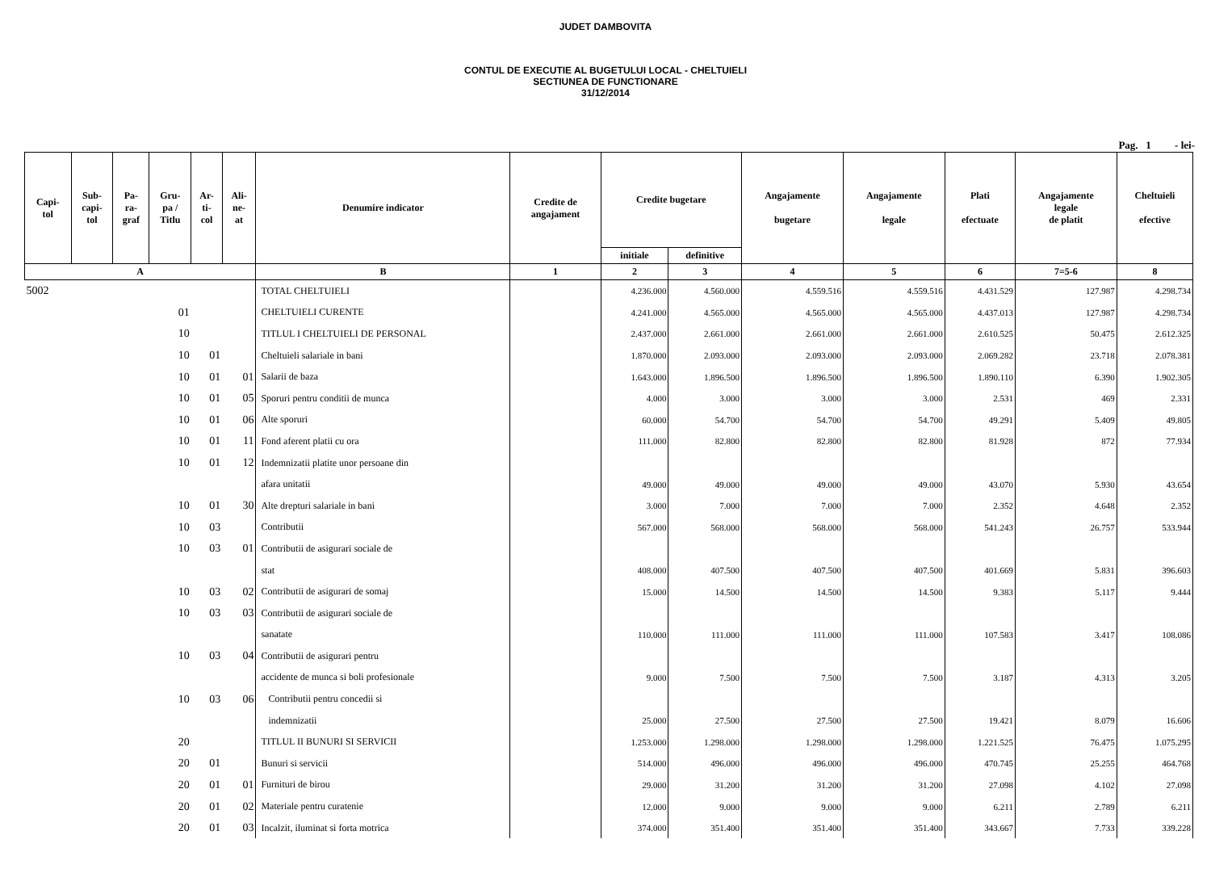JUDET DAMBOVITA
CONTUL DE EXECUTIE AL BUGETULUI LOCAL - CHELTUIELI
SECTIUNEA DE FUNCTIONARE
31/12/2014
Pag. 1 - lei-
| Capi- tol | Sub- capi- tol | Pa- ra- graf | Gru- pa / Titlu | Ar- ti- col | Ali- ne- at | Denumire indicator | Credite de angajament | Credite bugetare | | Angajamente bugetare | Angajamente legale | Plati efectuate | Angajamente legale de platit | Cheltuieli efective |
| --- | --- | --- | --- | --- | --- | --- | --- | --- | --- | --- | --- | --- | --- | --- |
| | | | | | | | | initiale | definitive | | | | | |
| A | | | | | | B | 1 | 2 | 3 | 4 | 5 | 6 | 7=5-6 | 8 |
| 5002 | | | | | | TOTAL CHELTUIELI | | 4.236.000 | 4.560.000 | 4.559.516 | 4.559.516 | 4.431.529 | 127.987 | 4.298.734 |
| 01 | | | | | | CHELTUIELI CURENTE | | 4.241.000 | 4.565.000 | 4.565.000 | 4.565.000 | 4.437.013 | 127.987 | 4.298.734 |
| 10 | | | | | | TITLUL I CHELTUIELI DE PERSONAL | | 2.437.000 | 2.661.000 | 2.661.000 | 2.661.000 | 2.610.525 | 50.475 | 2.612.325 |
| 10 | | | | 01 | | Cheltuieli salariale in bani | | 1.870.000 | 2.093.000 | 2.093.000 | 2.093.000 | 2.069.282 | 23.718 | 2.078.381 |
| 10 | | | | 01 | 01 | Salarii de baza | | 1.643.000 | 1.896.500 | 1.896.500 | 1.896.500 | 1.890.110 | 6.390 | 1.902.305 |
| 10 | | | | 01 | 05 | Sporuri pentru conditii de munca | | 4.000 | 3.000 | 3.000 | 3.000 | 2.531 | 469 | 2.331 |
| 10 | | | | 01 | 06 | Alte sporuri | | 60.000 | 54.700 | 54.700 | 54.700 | 49.291 | 5.409 | 49.805 |
| 10 | | | | 01 | 11 | Fond aferent platii cu ora | | 111.000 | 82.800 | 82.800 | 82.800 | 81.928 | 872 | 77.934 |
| 10 | | | | 01 | 12 | Indemnizatii platite unor persoane din | | | | | | | | |
| | | | | | | afara unitatii | | 49.000 | 49.000 | 49.000 | 49.000 | 43.070 | 5.930 | 43.654 |
| 10 | | | | 01 | 30 | Alte drepturi salariale in bani | | 3.000 | 7.000 | 7.000 | 7.000 | 2.352 | 4.648 | 2.352 |
| 10 | | | | 03 | | Contributii | | 567.000 | 568.000 | 568.000 | 568.000 | 541.243 | 26.757 | 533.944 |
| 10 | | | | 03 | 01 | Contributii de asigurari sociale de | | | | | | | | |
| | | | | | | stat | | 408.000 | 407.500 | 407.500 | 407.500 | 401.669 | 5.831 | 396.603 |
| 10 | | | | 03 | 02 | Contributii de asigurari de somaj | | 15.000 | 14.500 | 14.500 | 14.500 | 9.383 | 5.117 | 9.444 |
| 10 | | | | 03 | 03 | Contributii de asigurari sociale de | | | | | | | | |
| | | | | | | sanatate | | 110.000 | 111.000 | 111.000 | 111.000 | 107.583 | 3.417 | 108.086 |
| 10 | | | | 03 | 04 | Contributii de asigurari pentru | | | | | | | | |
| | | | | | | accidente de munca si boli profesionale | | 9.000 | 7.500 | 7.500 | 7.500 | 3.187 | 4.313 | 3.205 |
| 10 | | | | 03 | 06 | Contributii pentru concedii si | | | | | | | | |
| | | | | | | indemnizatii | | 25.000 | 27.500 | 27.500 | 27.500 | 19.421 | 8.079 | 16.606 |
| 20 | | | | | | TITLUL II BUNURI SI SERVICII | | 1.253.000 | 1.298.000 | 1.298.000 | 1.298.000 | 1.221.525 | 76.475 | 1.075.295 |
| 20 | | | | 01 | | Bunuri si servicii | | 514.000 | 496.000 | 496.000 | 496.000 | 470.745 | 25.255 | 464.768 |
| 20 | | | | 01 | 01 | Furnituri de birou | | 29.000 | 31.200 | 31.200 | 31.200 | 27.098 | 4.102 | 27.098 |
| 20 | | | | 01 | 02 | Materiale pentru curatenie | | 12.000 | 9.000 | 9.000 | 9.000 | 6.211 | 2.789 | 6.211 |
| 20 | | | | 01 | 03 | Incalzit, iluminat si forta motrica | | 374.000 | 351.400 | 351.400 | 351.400 | 343.667 | 7.733 | 339.228 |